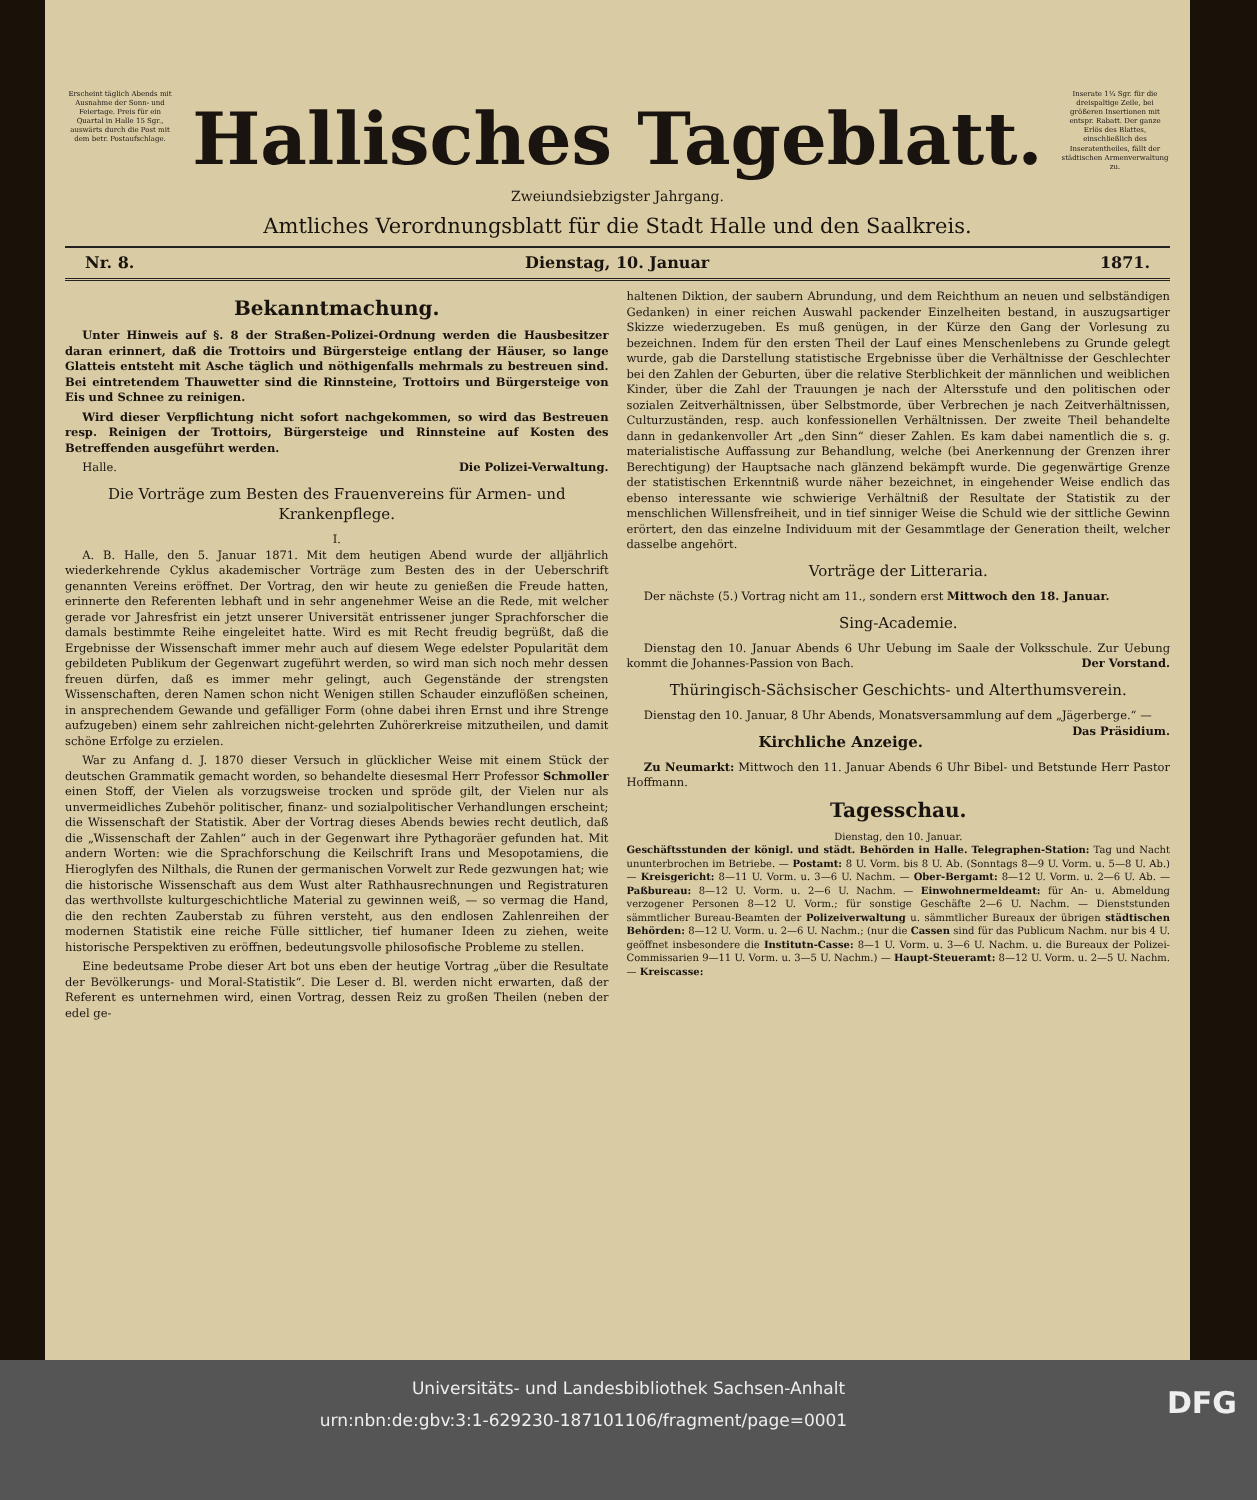Erscheint täglich Abends mit Ausnahme der Sonn- und Feiertage. Preis für ein Quartal in Halle 15 Sgr., auswärts durch die Post mit dem betr. Postaufschlage.
Hallisches Tageblatt.
Inserate 1¼ Sgr. für die dreispaltige Zeile, bei größeren Insertionen mit entspr. Rabatt. Der ganze Erlös des Blattes, einschließlich des Inseratentheiles, fällt der städtischen Armenverwaltung zu.
Zweiundsiebzigster Jahrgang.
Amtliches Verordnungsblatt für die Stadt Halle und den Saalkreis.
Nr. 8. Dienstag, 10. Januar 1871.
Bekanntmachung.
Unter Hinweis auf §. 8 der Straßen-Polizei-Ordnung werden die Hausbesitzer daran erinnert, daß die Trottoirs und Bürgersteige entlang der Häuser, so lange Glatteis entsteht mit Asche täglich und nöthigenfalls mehrmals zu bestreuen sind. Bei eintretendem Thauwetter sind die Rinnsteine, Trottoirs und Bürgersteige von Eis und Schnee zu reinigen.
Wird dieser Verpflichtung nicht sofort nachgekommen, so wird das Bestreuen resp. Reinigen der Trottoirs, Bürgersteige und Rinnsteine auf Kosten des Betreffenden ausgeführt werden.
Halle. Die Polizei-Verwaltung.
Die Vorträge zum Besten des Frauenvereins für Armen- und Krankenpflege.
I.
A. B. Halle, den 5. Januar 1871. Mit dem heutigen Abend wurde der alljährlich wiederkehrende Cyklus akademischer Vorträge zum Besten des in der Ueberschrift genannten Vereins eröffnet. Der Vortrag, den wir heute zu genießen die Freude hatten, erinnerte den Referenten lebhaft und in sehr angenehmer Weise an die Rede, mit welcher gerade vor Jahresfrist ein jetzt unserer Universität entrissener junger Sprachforscher die damals bestimmte Reihe eingeleitet hatte. Wird es mit Recht freudig begrüßt, daß die Ergebnisse der Wissenschaft immer mehr auch auf diesem Wege edelster Popularität dem gebildeten Publikum der Gegenwart zugeführt werden, so wird man sich noch mehr dessen freuen dürfen, daß es immer mehr gelingt, auch Gegenstände der strengsten Wissenschaften, deren Namen schon nicht Wenigen stillen Schauder einzuflößen scheinen, in ansprechendem Gewande und gefälliger Form (ohne dabei ihren Ernst und ihre Strenge aufzugeben) einem sehr zahlreichen nicht-gelehrten Zuhörerkreise mitzutheilen, und damit schöne Erfolge zu erzielen.
War zu Anfang d. J. 1870 dieser Versuch in glücklicher Weise mit einem Stück der deutschen Grammatik gemacht worden, so behandelte diesesmal Herr Professor Schmoller einen Stoff, der Vielen als vorzugsweise trocken und spröde gilt, der Vielen nur als unvermeidliches Zubehör politischer, finanz- und sozialpolitischer Verhandlungen erscheint; die Wissenschaft der Statistik. Aber der Vortrag dieses Abends bewies recht deutlich, daß die „Wissenschaft der Zahlen“ auch in der Gegenwart ihre Pythagoräer gefunden hat. Mit andern Worten: wie die Sprachforschung die Keilschrift Irans und Mesopotamiens, die Hieroglyfen des Nilthals, die Runen der germanischen Vorwelt zur Rede gezwungen hat; wie die historische Wissenschaft aus dem Wust alter Rathhausrechnungen und Registraturen das werthvollste kulturgeschichtliche Material zu gewinnen weiß, — so vermag die Hand, die den rechten Zauberstab zu führen versteht, aus den endlosen Zahlenreihen der modernen Statistik eine reiche Fülle sittlicher, tief humaner Ideen zu ziehen, weite historische Perspektiven zu eröffnen, bedeutungsvolle philosofische Probleme zu stellen.
Eine bedeutsame Probe dieser Art bot uns eben der heutige Vortrag „über die Resultate der Bevölkerungs- und Moral-Statistik“. Die Leser d. Bl. werden nicht erwarten, daß der Referent es unternehmen wird, einen Vortrag, dessen Reiz zu großen Theilen (neben der edel ge-
haltenen Diktion, der saubern Abrundung, und dem Reichthum an neuen und selbständigen Gedanken) in einer reichen Auswahl packender Einzelheiten bestand, in auszugsartiger Skizze wiederzugeben. Es muß genügen, in der Kürze den Gang der Vorlesung zu bezeichnen. Indem für den ersten Theil der Lauf eines Menschenlebens zu Grunde gelegt wurde, gab die Darstellung statistische Ergebnisse über die Verhältnisse der Geschlechter bei den Zahlen der Geburten, über die relative Sterblichkeit der männlichen und weiblichen Kinder, über die Zahl der Trauungen je nach der Altersstufe und den politischen oder sozialen Zeitverhältnissen, über Selbstmorde, über Verbrechen je nach Zeitverhältnissen, Culturzuständen, resp. auch konfessionellen Verhältnissen. Der zweite Theil behandelte dann in gedankenvoller Art „den Sinn“ dieser Zahlen. Es kam dabei namentlich die s. g. materialistische Auffassung zur Behandlung, welche (bei Anerkennung der Grenzen ihrer Berechtigung) der Hauptsache nach glänzend bekämpft wurde. Die gegenwärtige Grenze der statistischen Erkenntniß wurde näher bezeichnet, in eingehender Weise endlich das ebenso interessante wie schwierige Verhältniß der Resultate der Statistik zu der menschlichen Willensfreiheit, und in tief sinniger Weise die Schuld wie der sittliche Gewinn erörtert, den das einzelne Individuum mit der Gesammtlage der Generation theilt, welcher dasselbe angehört.
Vorträge der Litteraria.
Der nächste (5.) Vortrag nicht am 11., sondern erst Mittwoch den 18. Januar.
Sing-Academie.
Dienstag den 10. Januar Abends 6 Uhr Uebung im Saale der Volksschule. Zur Uebung kommt die Johannes-Passion von Bach. Der Vorstand.
Thüringisch-Sächsischer Geschichts- und Alterthumsverein.
Dienstag den 10. Januar, 8 Uhr Abends, Monatsversammlung auf dem „Jägerberge.“ — Das Präsidium.
Kirchliche Anzeige.
Zu Neumarkt: Mittwoch den 11. Januar Abends 6 Uhr Bibel- und Betstunde Herr Pastor Hoffmann.
Tagesschau.
Dienstag, den 10. Januar.
Geschäftsstunden der königl. und städt. Behörden in Halle. Telegraphen-Station: Tag und Nacht ununterbrochen im Betriebe. — Postamt: 8 U. Vorm. bis 8 U. Ab. (Sonntags 8—9 U. Vorm. u. 5—8 U. Ab.) — Kreisgericht: 8—11 U. Vorm. u. 3—6 U. Nachm. — Ober-Bergamt: 8—12 U. Vorm. u. 2—6 U. Ab. — Paßbureau: 8—12 U. Vorm. u. 2—6 U. Nachm. — Einwohnermeldeamt: für An- u. Abmeldung verzogener Personen 8—12 U. Vorm.; für sonstige Geschäfte 2—6 U. Nachm. — Dienststunden sämmtlicher Bureau-Beamten der Polizeiverwaltung u. sämmtlicher Bureaux der übrigen städtischen Behörden: 8—12 U. Vorm. u. 2—6 U. Nachm.; (nur die Cassen sind für das Publicum Nachm. nur bis 4 U. geöffnet insbesondere die Institutn-Casse: 8—1 U. Vorm. u. 3—6 U. Nachm. u. die Bureaux der Polizei-Commissarien 9—11 U. Vorm. u. 3—5 U. Nachm.) — Haupt-Steueramt: 8—12 U. Vorm. u. 2—5 U. Nachm. — Kreiscasse:
Universitäts- und Landesbibliothek Sachsen-Anhalt
urn:nbn:de:gbv:3:1-629230-187101106/fragment/page=0001 DFG